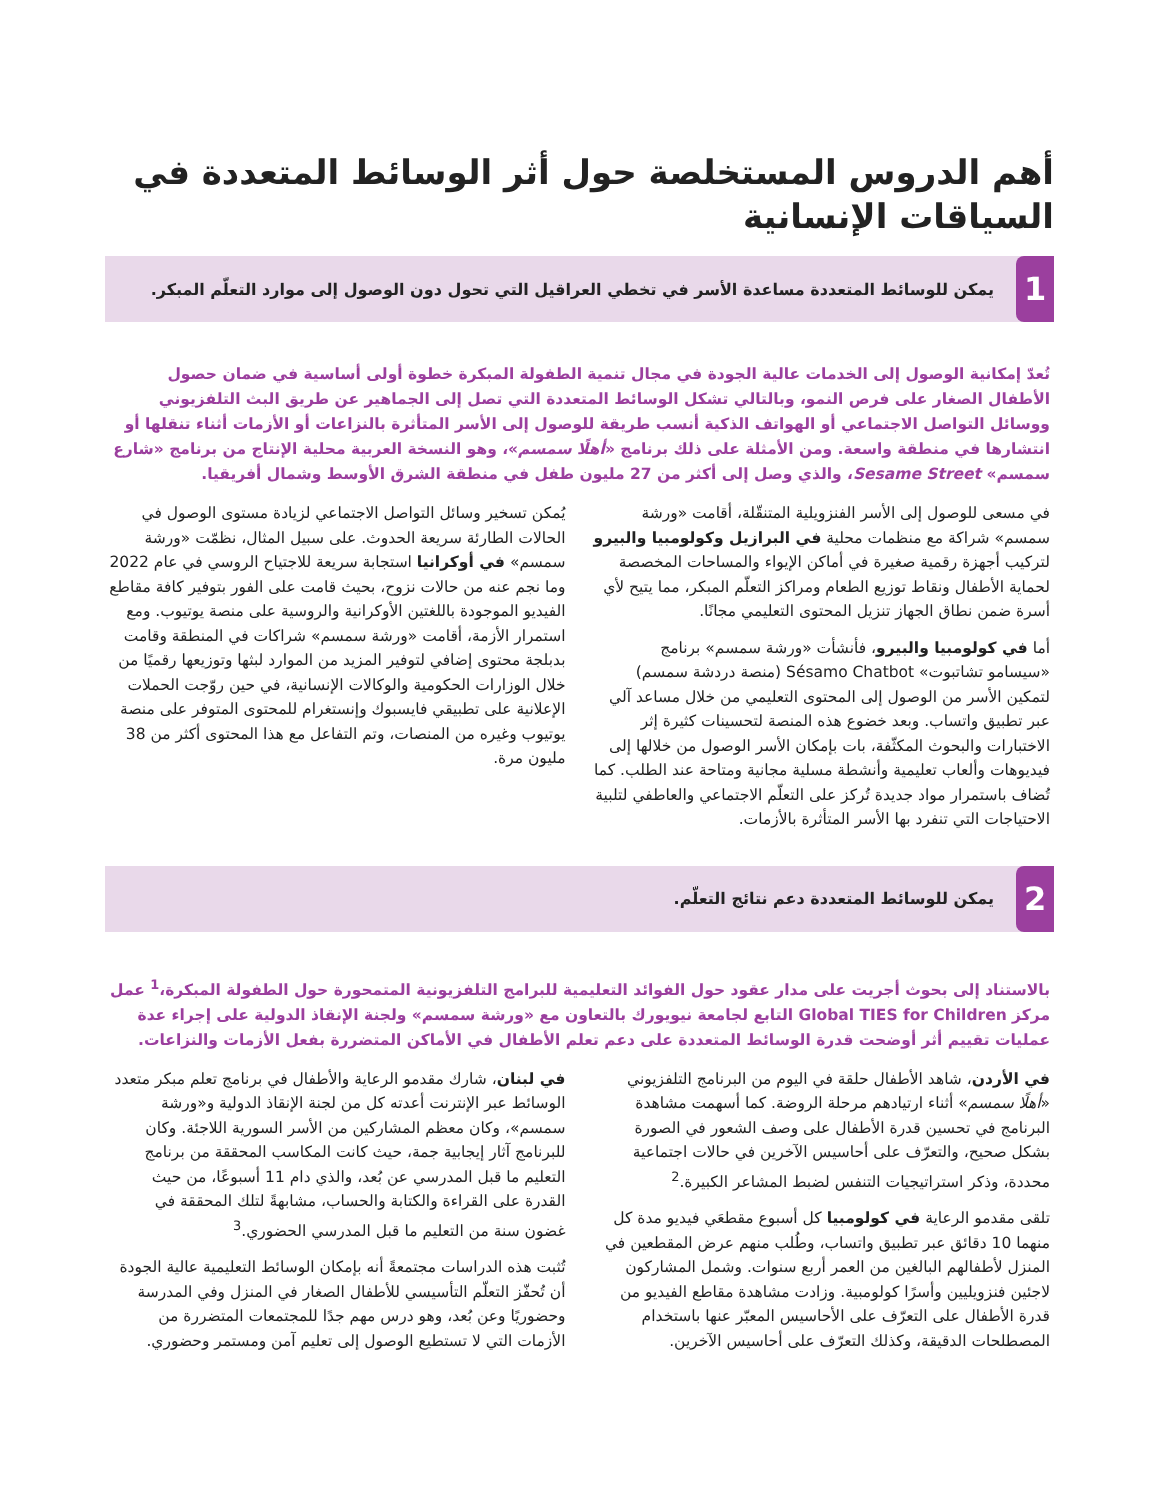أهم الدروس المستخلصة حول أثر الوسائط المتعددة في السياقات الإنسانية
1
يمكن للوسائط المتعددة مساعدة الأسر في تخطي العراقيل التي تحول دون الوصول إلى موارد التعلّم المبكر.
تُعدّ إمكانية الوصول إلى الخدمات عالية الجودة في مجال تنمية الطفولة المبكرة خطوة أولى أساسية في ضمان حصول الأطفال الصغار على فرص النمو، وبالتالي تشكل الوسائط المتعددة التي تصل إلى الجماهير عن طريق البث التلفزيوني ووسائل التواصل الاجتماعي أو الهواتف الذكية أنسب طريقة للوصول إلى الأسر المتأثرة بالنزاعات أو الأزمات أثناء تنقلها أو انتشارها في منطقة واسعة. ومن الأمثلة على ذلك برنامج «أهلًا سمسم»، وهو النسخة العربية محلية الإنتاج من برنامج «شارع سمسم» Sesame Street، والذي وصل إلى أكثر من 27 مليون طفل في منطقة الشرق الأوسط وشمال أفريقيا.
في مسعى للوصول إلى الأسر الفنزويلية المتنقّلة، أقامت «ورشة سمسم» شراكة مع منظمات محلية في البرازيل وكولومبيا والبيرو لتركيب أجهزة رقمية صغيرة في أماكن الإيواء والمساحات المخصصة لحماية الأطفال ونقاط توزيع الطعام ومراكز التعلّم المبكر، مما يتيح لأي أسرة ضمن نطاق الجهاز تنزيل المحتوى التعليمي مجانًا.
أما في كولومبيا والبيرو، فأنشأت «ورشة سمسم» برنامج «سيسامو تشاتبوت» Sésamo Chatbot (منصة دردشة سمسم) لتمكين الأسر من الوصول إلى المحتوى التعليمي من خلال مساعد آلي عبر تطبيق واتساب. وبعد خضوع هذه المنصة لتحسينات كثيرة إثر الاختبارات والبحوث المكثّفة، بات بإمكان الأسر الوصول من خلالها إلى فيديوهات وألعاب تعليمية وأنشطة مسلية مجانية ومتاحة عند الطلب. كما تُضاف باستمرار مواد جديدة تُركز على التعلّم الاجتماعي والعاطفي لتلبية الاحتياجات التي تنفرد بها الأسر المتأثرة بالأزمات.
يُمكن تسخير وسائل التواصل الاجتماعي لزيادة مستوى الوصول في الحالات الطارئة سريعة الحدوث. على سبيل المثال، نظمّت «ورشة سمسم» في أوكرانيا استجابة سريعة للاجتياح الروسي في عام 2022 وما نجم عنه من حالات نزوح، بحيث قامت على الفور بتوفير كافة مقاطع الفيديو الموجودة باللغتين الأوكرانية والروسية على منصة يوتيوب. ومع استمرار الأزمة، أقامت «ورشة سمسم» شراكات في المنطقة وقامت بدبلجة محتوى إضافي لتوفير المزيد من الموارد لبثها وتوزيعها رقميًا من خلال الوزارات الحكومية والوكالات الإنسانية، في حين روّجت الحملات الإعلانية على تطبيقي فايسبوك وإنستغرام للمحتوى المتوفر على منصة يوتيوب وغيره من المنصات، وتم التفاعل مع هذا المحتوى أكثر من 38 مليون مرة.
2
يمكن للوسائط المتعددة دعم نتائج التعلّم.
بالاستناد إلى بحوث أجريت على مدار عقود حول الفوائد التعليمية للبرامج التلفزيونية المتمحورة حول الطفولة المبكرة،<sup>1</sup> عمل مركز Global TIES for Children التابع لجامعة نيويورك بالتعاون مع «ورشة سمسم» ولجنة الإنقاذ الدولية على إجراء عدة عمليات تقييم أثر أوضحت قدرة الوسائط المتعددة على دعم تعلم الأطفال في الأماكن المتضررة بفعل الأزمات والنزاعات.
في الأردن، شاهد الأطفال حلقة في اليوم من البرنامج التلفزيوني «أهلًا سمسم» أثناء ارتيادهم مرحلة الروضة. كما أسهمت مشاهدة البرنامج في تحسين قدرة الأطفال على وصف الشعور في الصورة بشكل صحيح، والتعرّف على أحاسيس الآخرين في حالات اجتماعية محددة، وذكر استراتيجيات التنفس لضبط المشاعر الكبيرة.<sup>2</sup>
تلقى مقدمو الرعاية في كولومبيا كل أسبوع مقطعَي فيديو مدة كل منهما 10 دقائق عبر تطبيق واتساب، وطُلب منهم عرض المقطعين في المنزل لأطفالهم البالغين من العمر أربع سنوات. وشمل المشاركون لاجئين فنزويليين وأسرًا كولومبية. وزادت مشاهدة مقاطع الفيديو من قدرة الأطفال على التعرّف على الأحاسيس المعبّر عنها باستخدام المصطلحات الدقيقة، وكذلك التعرّف على أحاسيس الآخرين.
في لبنان، شارك مقدمو الرعاية والأطفال في برنامج تعلم مبكر متعدد الوسائط عبر الإنترنت أعدته كل من لجنة الإنقاذ الدولية و«ورشة سمسم»، وكان معظم المشاركين من الأسر السورية اللاجئة. وكان للبرنامج آثار إيجابية جمة، حيث كانت المكاسب المحققة من برنامج التعليم ما قبل المدرسي عن بُعد، والذي دام 11 أسبوعًا، من حيث القدرة على القراءة والكتابة والحساب، مشابهةً لتلك المحققة في غضون سنة من التعليم ما قبل المدرسي الحضوري.<sup>3</sup>
تُثبت هذه الدراسات مجتمعةً أنه بإمكان الوسائط التعليمية عالية الجودة أن تُحفّز التعلّم التأسيسي للأطفال الصغار في المنزل وفي المدرسة وحضوريًا وعن بُعد، وهو درس مهم جدًا للمجتمعات المتضررة من الأزمات التي لا تستطيع الوصول إلى تعليم آمن ومستمر وحضوري.